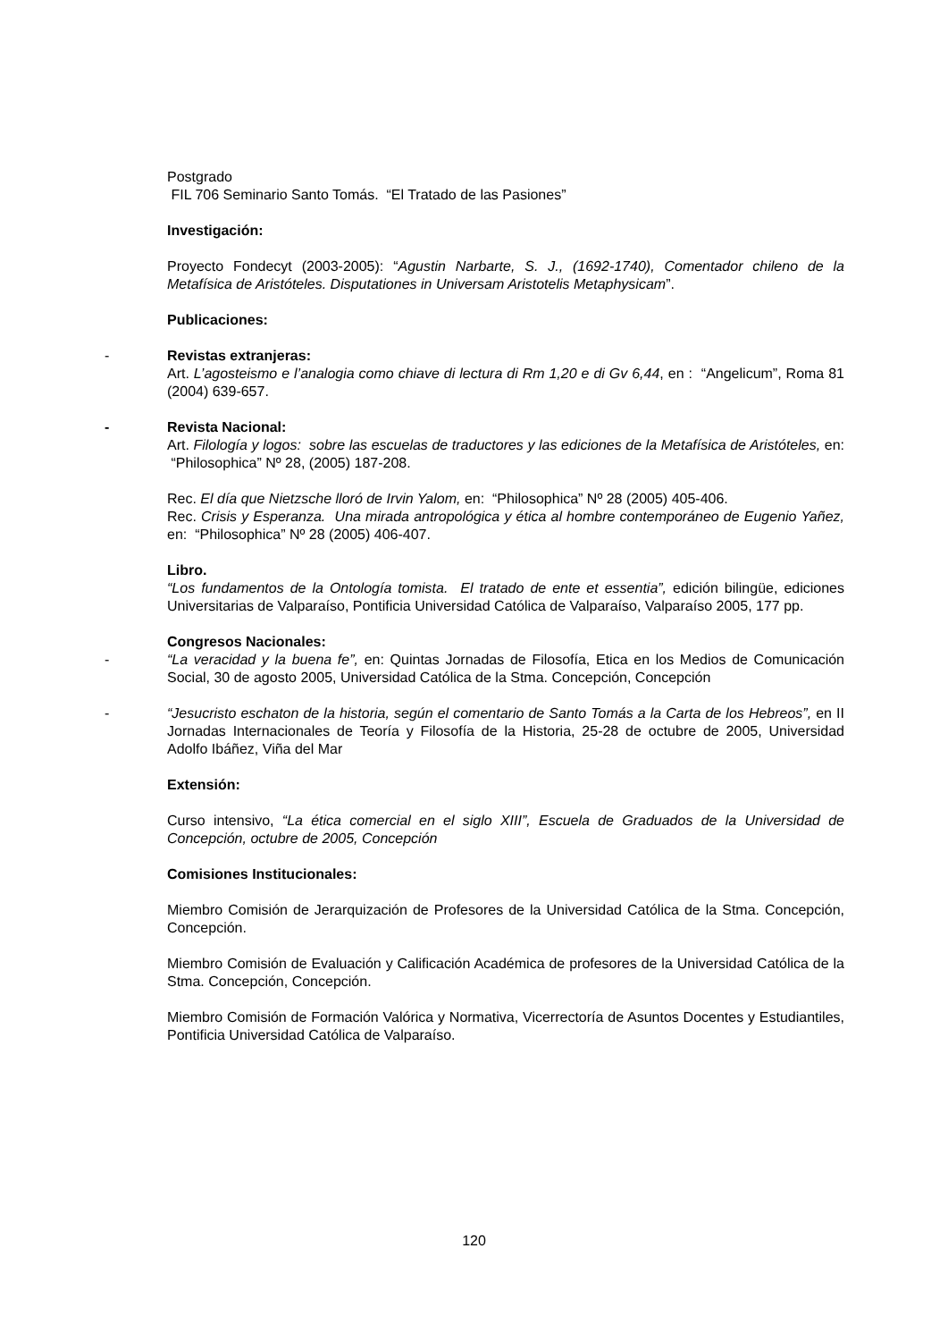Postgrado
FIL 706 Seminario Santo Tomás. “El Tratado de las Pasiones”
Investigación:
Proyecto Fondecyt (2003-2005): “Agustin Narbarte, S. J., (1692-1740), Comentador chileno de la Metafísica de Aristóteles. Disputationes in Universam Aristotelis Metaphysicam”.
Publicaciones:
-
Revistas extranjeras:
Art. L’agosteismo e l’analogia como chiave di lectura di Rm 1,20 e di Gv 6,44, en : “Angelicum”, Roma 81 (2004) 639-657.
-
Revista Nacional:
Art. Filología y logos: sobre las escuelas de traductores y las ediciones de la Metafísica de Aristóteles, en: “Philosophica” Nº 28, (2005) 187-208.
Rec. El día que Nietzsche lloró de Irvin Yalom, en: “Philosophica” Nº 28 (2005) 405-406.
Rec. Crisis y Esperanza. Una mirada antropológica y ética al hombre contemporáneo de Eugenio Yañez, en: “Philosophica” Nº 28 (2005) 406-407.
Libro.
“Los fundamentos de la Ontología tomista. El tratado de ente et essentia”, edición bilingüe, ediciones Universitarias de Valparaíso, Pontificia Universidad Católica de Valparaíso, Valparaíso 2005, 177 pp.
Congresos Nacionales:
-
“La veracidad y la buena fe”, en: Quintas Jornadas de Filosofía, Etica en los Medios de Comunicación Social, 30 de agosto 2005, Universidad Católica de la Stma. Concepción, Concepción
-
“Jesucristo eschaton de la historia, según el comentario de Santo Tomás a la Carta de los Hebreos”, en II Jornadas Internacionales de Teoría y Filosofía de la Historia, 25-28 de octubre de 2005, Universidad Adolfo Ibáñez, Viña del Mar
Extensión:
Curso intensivo, “La ética comercial en el siglo XIII”, Escuela de Graduados de la Universidad de Concepción, octubre de 2005, Concepción
Comisiones Institucionales:
Miembro Comisión de Jerarquización de Profesores de la Universidad Católica de la Stma. Concepción, Concepción.
Miembro Comisión de Evaluación y Calificación Académica de profesores de la Universidad Católica de la Stma. Concepción, Concepción.
Miembro Comisión de Formación Valórica y Normativa, Vicerrectoría de Asuntos Docentes y Estudiantiles, Pontificia Universidad Católica de Valparaíso.
120